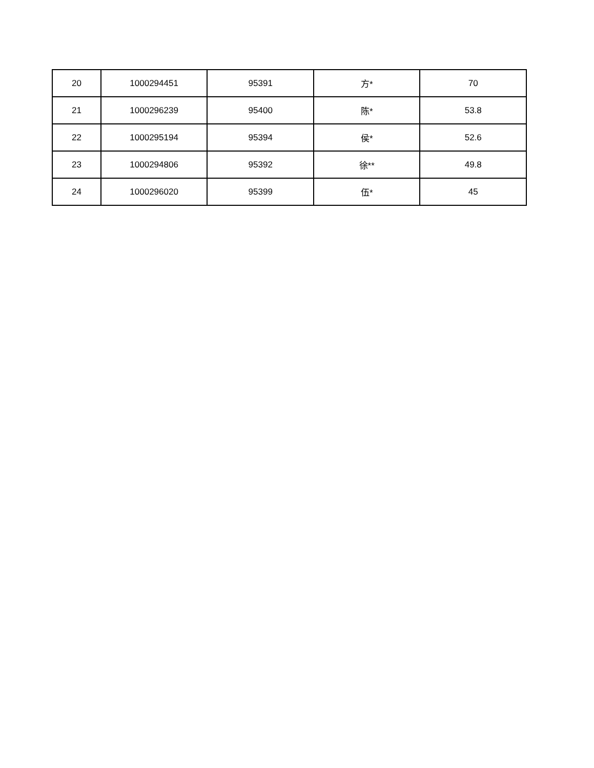| 20 | 1000294451 | 95391 | 方* | 70 |
| 21 | 1000296239 | 95400 | 陈* | 53.8 |
| 22 | 1000295194 | 95394 | 侯* | 52.6 |
| 23 | 1000294806 | 95392 | 徐** | 49.8 |
| 24 | 1000296020 | 95399 | 伍* | 45 |